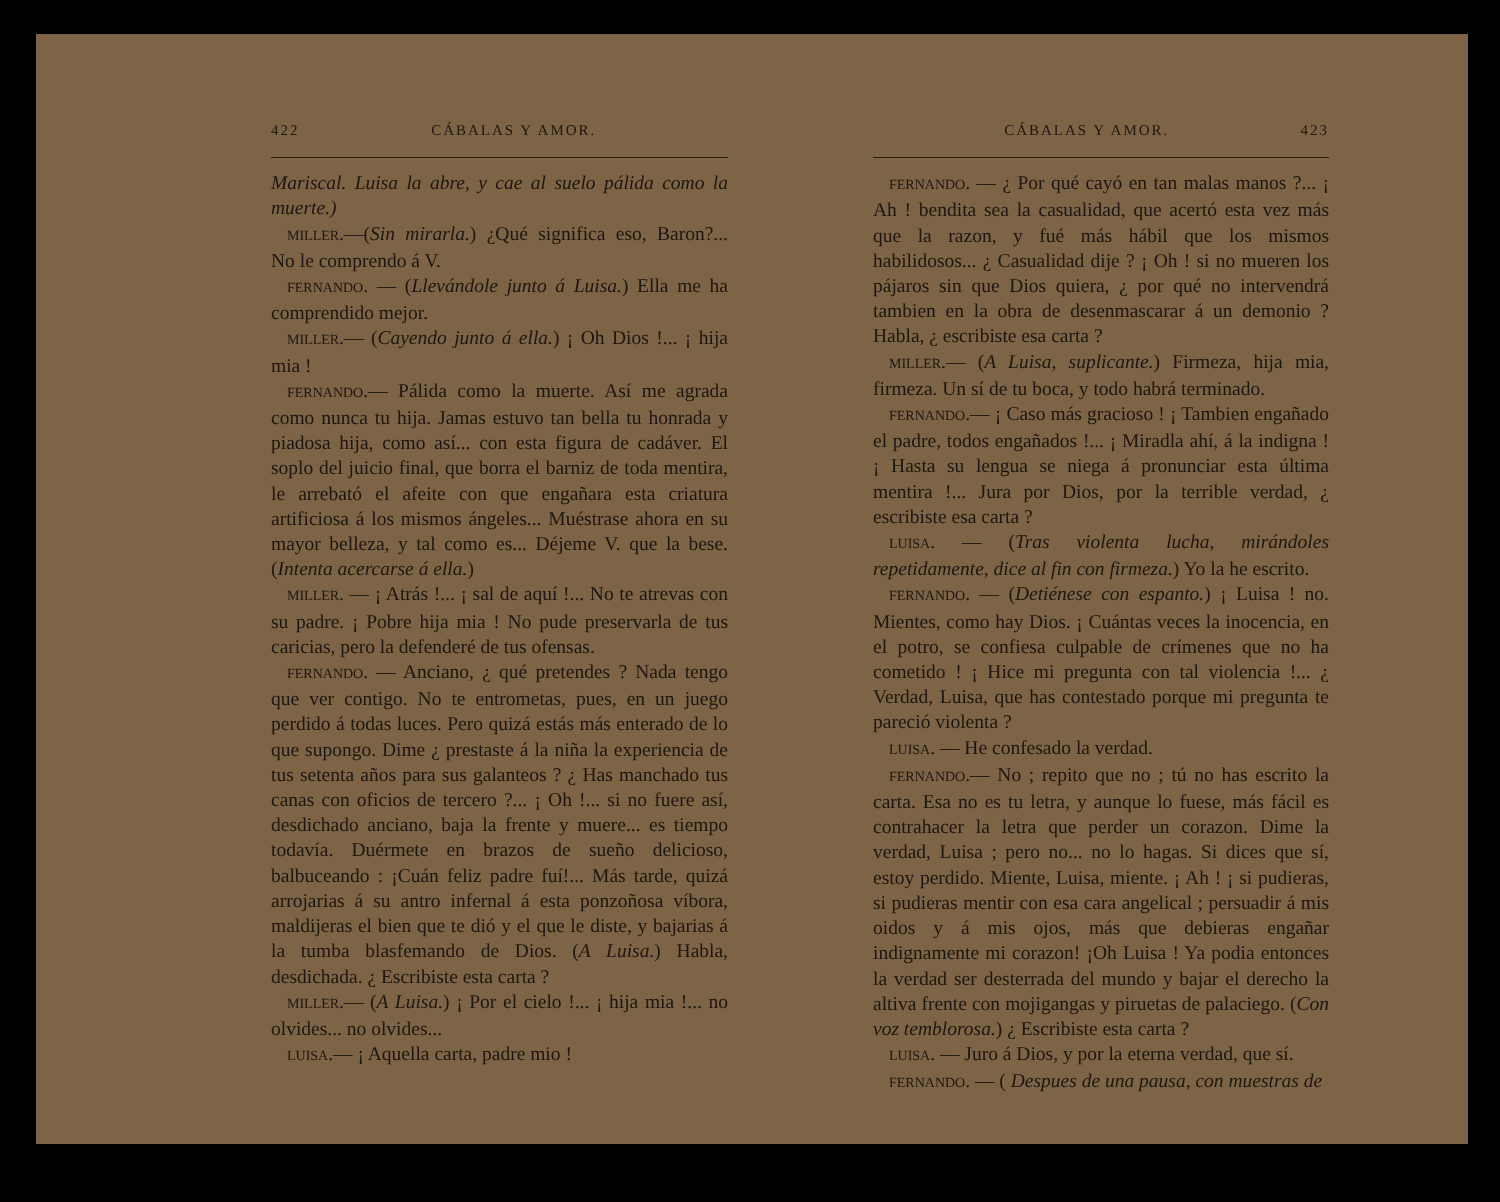422 CÁBALAS Y AMOR.
Mariscal. Luisa la abre, y cae al suelo pálida como la muerte.)
MILLER.—(Sin mirarla.) ¿Qué significa eso, Baron?... No le comprendo á V.
FERNANDO. — (Llevándole junto á Luisa.) Ella me ha comprendido mejor.
MILLER.— (Cayendo junto á ella.) ¡ Oh Dios !... ¡ hija mia !
FERNANDO.— Pálida como la muerte. Así me agrada como nunca tu hija. Jamas estuvo tan bella tu honrada y piadosa hija, como así... con esta figura de cadáver. El soplo del juicio final, que borra el barniz de toda mentira, le arrebató el afeite con que engañara esta criatura artificiosa á los mismos ángeles... Muéstrase ahora en su mayor belleza, y tal como es... Déjeme V. que la bese. (Intenta acercarse á ella.)
MILLER. — ¡ Atrás !... ¡ sal de aquí !... No te atrevas con su padre. ¡ Pobre hija mia ! No pude preservarla de tus caricias, pero la defenderé de tus ofensas.
FERNANDO. — Anciano, ¿ qué pretendes ? Nada tengo que ver contigo. No te entrometas, pues, en un juego perdido á todas luces. Pero quizá estás más enterado de lo que supongo. Dime ¿ prestaste á la niña la experiencia de tus setenta años para sus galanteos ? ¿ Has manchado tus canas con oficios de tercero ?... ¡ Oh !... si no fuere así, desdichado anciano, baja la frente y muere... es tiempo todavía. Duérmete en brazos de sueño delicioso, balbuceando : ¡Cuán feliz padre fuí!... Más tarde, quizá arrojarias á su antro infernal á esta ponzoñosa víbora, maldijeras el bien que te dió y el que le diste, y bajarias á la tumba blasfemando de Dios. (A Luisa.) Habla, desdichada. ¿ Escribiste esta carta ?
MILLER.— (A Luisa.) ¡ Por el cielo !... ¡ hija mia !... no olvides... no olvides...
LUISA.— ¡ Aquella carta, padre mio !
CÁBALAS Y AMOR. 423
FERNANDO. — ¿ Por qué cayó en tan malas manos ?... ¡ Ah ! bendita sea la casualidad, que acertó esta vez más que la razon, y fué más hábil que los mismos habilidosos... ¿ Casualidad dije ? ¡ Oh ! si no mueren los pájaros sin que Dios quiera, ¿ por qué no intervendrá tambien en la obra de desenmascarar á un demonio ? Habla, ¿ escribiste esa carta ?
MILLER.— (A Luisa, suplicante.) Firmeza, hija mia, firmeza. Un sí de tu boca, y todo habrá terminado.
FERNANDO.— ¡ Caso más gracioso ! ¡ Tambien engañado el padre, todos engañados !... ¡ Miradla ahí, á la indigna ! ¡ Hasta su lengua se niega á pronunciar esta última mentira !... Jura por Dios, por la terrible verdad, ¿ escribiste esa carta ?
LUISA. — (Tras violenta lucha, mirándoles repetidamente, dice al fin con firmeza.) Yo la he escrito.
FERNANDO. — (Detiénese con espanto.) ¡ Luisa ! no. Mientes, como hay Dios. ¡ Cuántas veces la inocencia, en el potro, se confiesa culpable de crímenes que no ha cometido ! ¡ Hice mi pregunta con tal violencia !... ¿ Verdad, Luisa, que has contestado porque mi pregunta te pareció violenta ?
LUISA. — He confesado la verdad.
FERNANDO.— No ; repito que no ; tú no has escrito la carta. Esa no es tu letra, y aunque lo fuese, más fácil es contrahacer la letra que perder un corazon. Dime la verdad, Luisa ; pero no... no lo hagas. Si dices que sí, estoy perdido. Miente, Luisa, miente. ¡ Ah ! ¡ si pudieras, si pudieras mentir con esa cara angelical ; persuadir á mis oidos y á mis ojos, más que debieras engañar indignamente mi corazon! ¡Oh Luisa ! Ya podia entonces la verdad ser desterrada del mundo y bajar el derecho la altiva frente con mojigangas y piruetas de palaciego. (Con voz temblorosa.) ¿ Escribiste esta carta ?
LUISA. — Juro á Dios, y por la eterna verdad, que sí.
FERNANDO. — ( Despues de una pausa, con muestras de